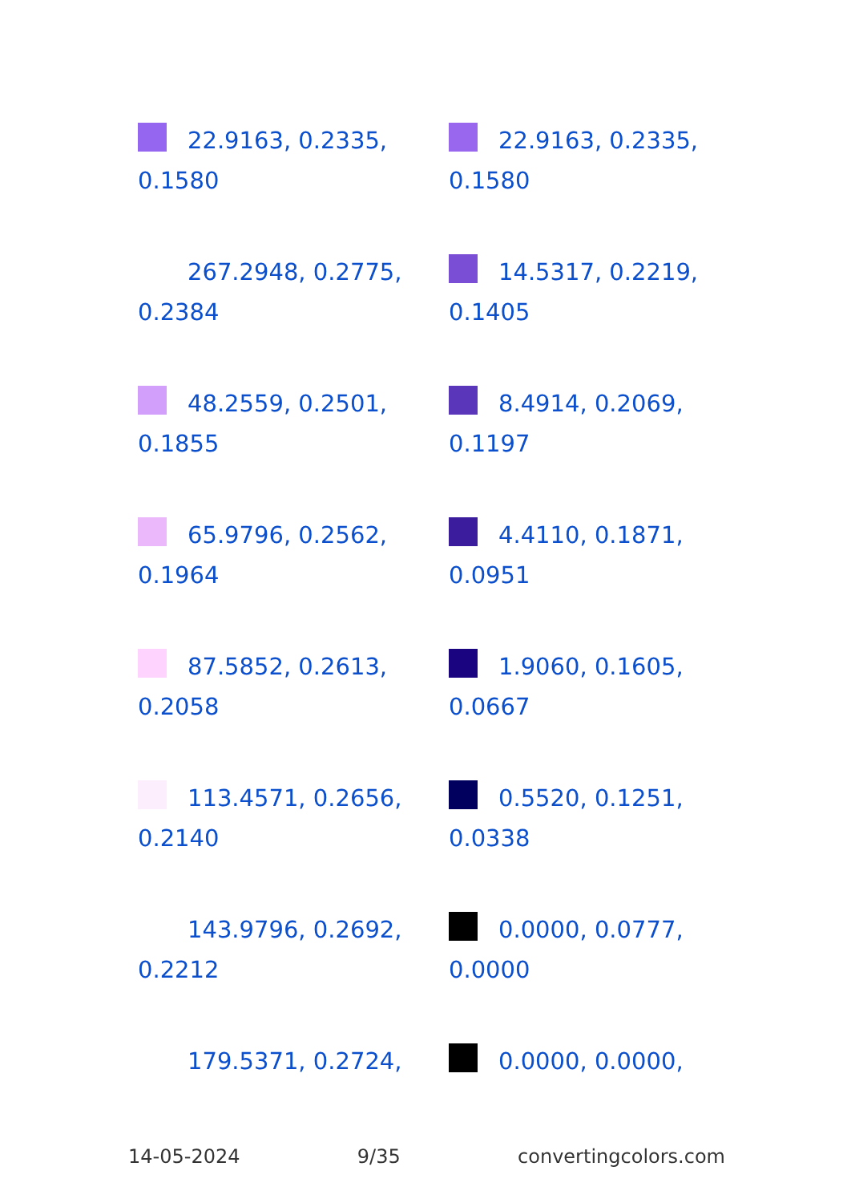22.9163, 0.2335, 0.1580
22.9163, 0.2335, 0.1580
267.2948, 0.2775, 0.2384
14.5317, 0.2219, 0.1405
48.2559, 0.2501, 0.1855
8.4914, 0.2069, 0.1197
65.9796, 0.2562, 0.1964
4.4110, 0.1871, 0.0951
87.5852, 0.2613, 0.2058
1.9060, 0.1605, 0.0667
113.4571, 0.2656, 0.2140
0.5520, 0.1251, 0.0338
143.9796, 0.2692, 0.2212
0.0000, 0.0777, 0.0000
179.5371, 0.2724,
0.0000, 0.0000,
14-05-2024 9/35 convertingcolors.com